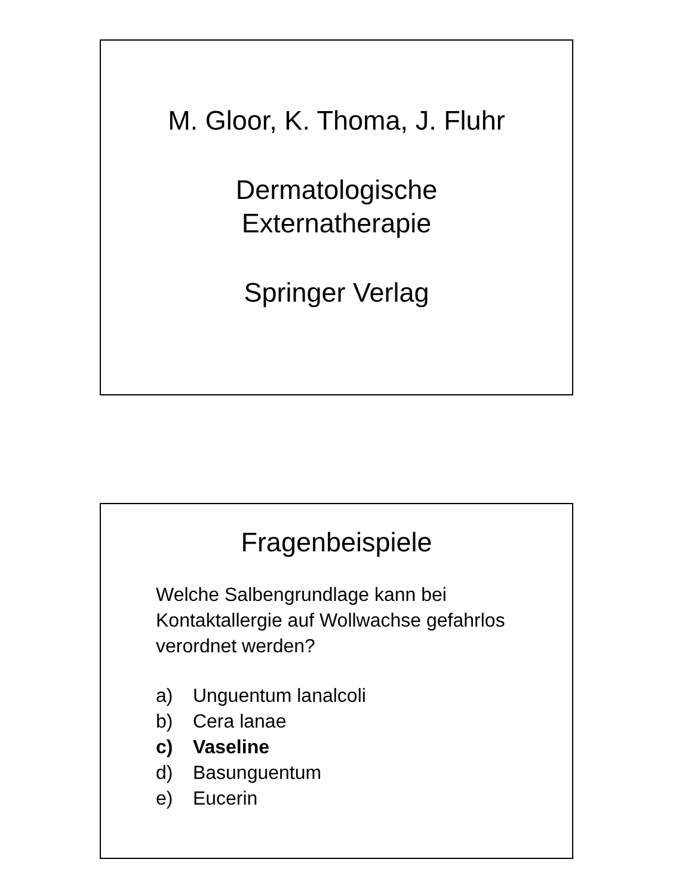M. Gloor, K. Thoma, J. Fluhr
Dermatologische
Externatherapie
Springer Verlag
Fragenbeispiele
Welche Salbengrundlage kann bei Kontaktallergie auf Wollwachse gefahrlos verordnet werden?
a) Unguentum lanalcoli
b) Cera lanae
c) Vaseline
d) Basunguentum
e) Eucerin